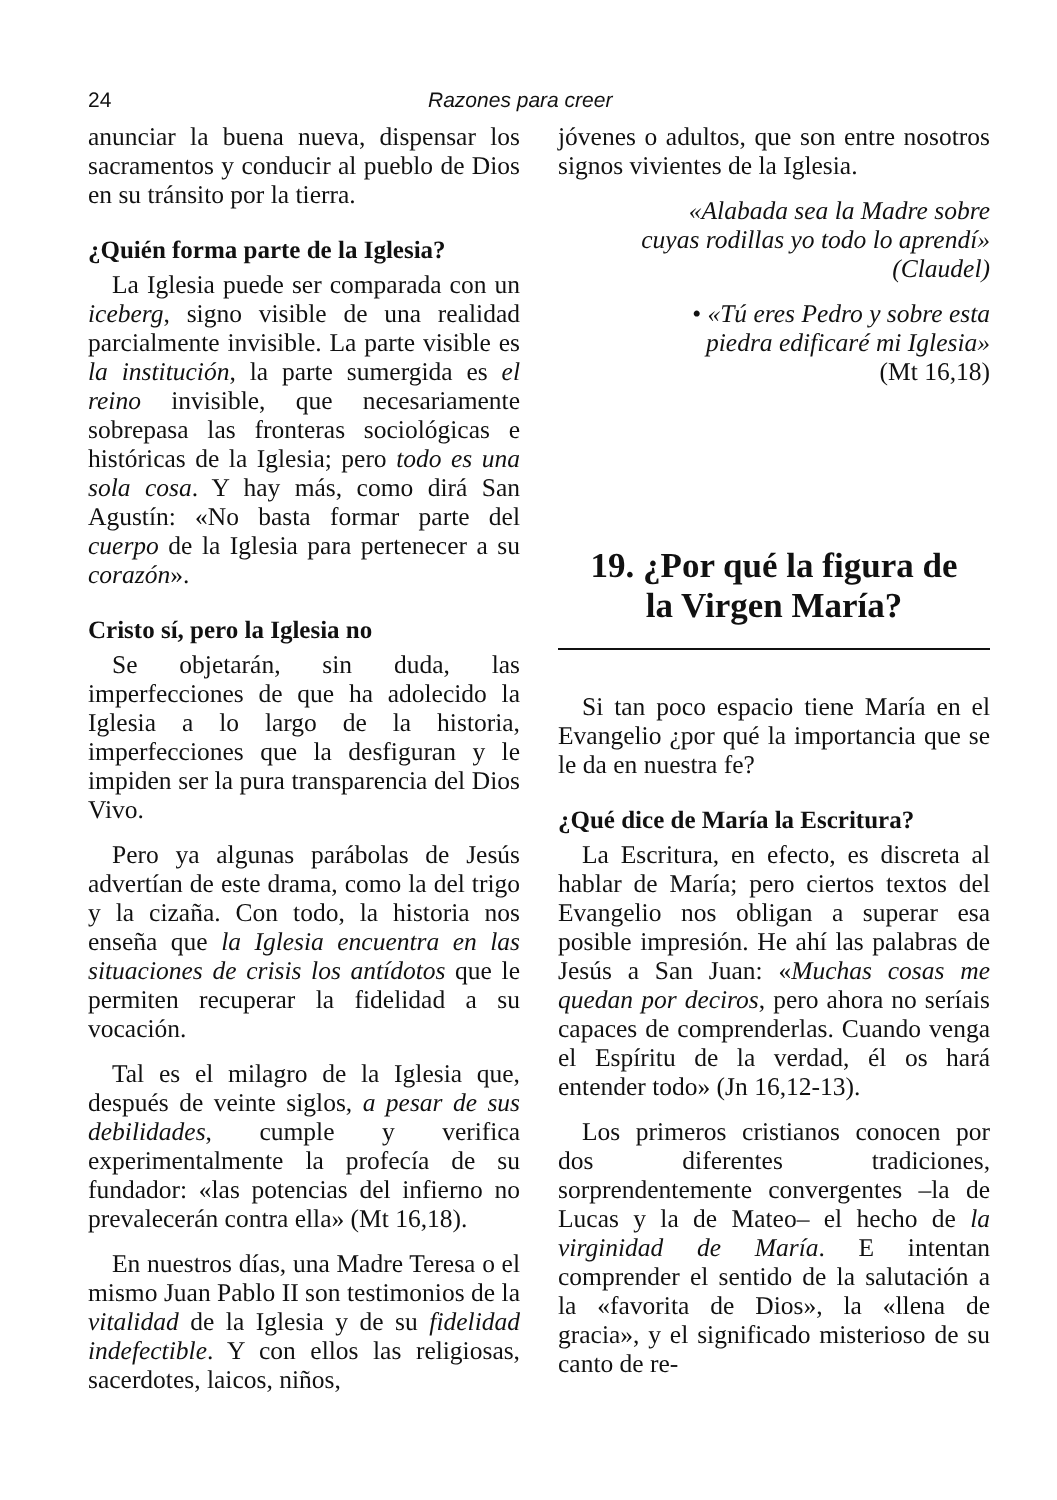24 Razones para creer
anunciar la buena nueva, dispensar los sacramentos y conducir al pueblo de Dios en su tránsito por la tierra.
¿Quién forma parte de la Iglesia?
La Iglesia puede ser comparada con un iceberg, signo visible de una realidad parcialmente invisible. La parte visible es la institución, la parte sumergida es el reino invisible, que necesariamente sobrepasa las fronteras sociológicas e históricas de la Iglesia; pero todo es una sola cosa. Y hay más, como dirá San Agustín: «No basta formar parte del cuerpo de la Iglesia para pertenecer a su corazón».
Cristo sí, pero la Iglesia no
Se objetarán, sin duda, las imperfecciones de que ha adolecido la Iglesia a lo largo de la historia, imperfecciones que la desfiguran y le impiden ser la pura transparencia del Dios Vivo.
Pero ya algunas parábolas de Jesús advertían de este drama, como la del trigo y la cizaña. Con todo, la historia nos enseña que la Iglesia encuentra en las situaciones de crisis los antídotos que le permiten recuperar la fidelidad a su vocación.
Tal es el milagro de la Iglesia que, después de veinte siglos, a pesar de sus debilidades, cumple y verifica experimentalmente la profecía de su fundador: «las potencias del infierno no prevalecerán contra ella» (Mt 16,18).
En nuestros días, una Madre Teresa o el mismo Juan Pablo II son testimonios de la vitalidad de la Iglesia y de su fidelidad indefectible. Y con ellos las religiosas, sacerdotes, laicos, niños,
jóvenes o adultos, que son entre nosotros signos vivientes de la Iglesia.
«Alabada sea la Madre sobre
cuyas rodillas yo todo lo aprendí»
(Claudel)
• «Tú eres Pedro y sobre esta
piedra edificaré mi Iglesia»
(Mt 16,18)
19. ¿Por qué la figura de
la Virgen María?
Si tan poco espacio tiene María en el Evangelio ¿por qué la importancia que se le da en nuestra fe?
¿Qué dice de María la Escritura?
La Escritura, en efecto, es discreta al hablar de María; pero ciertos textos del Evangelio nos obligan a superar esa posible impresión. He ahí las palabras de Jesús a San Juan: «Muchas cosas me quedan por deciros, pero ahora no seríais capaces de comprenderlas. Cuando venga el Espíritu de la verdad, él os hará entender todo» (Jn 16,12-13).
Los primeros cristianos conocen por dos diferentes tradiciones, sorprendentemente convergentes –la de Lucas y la de Mateo– el hecho de la virginidad de María. E intentan comprender el sentido de la salutación a la «favorita de Dios», la «llena de gracia», y el significado misterioso de su canto de re-